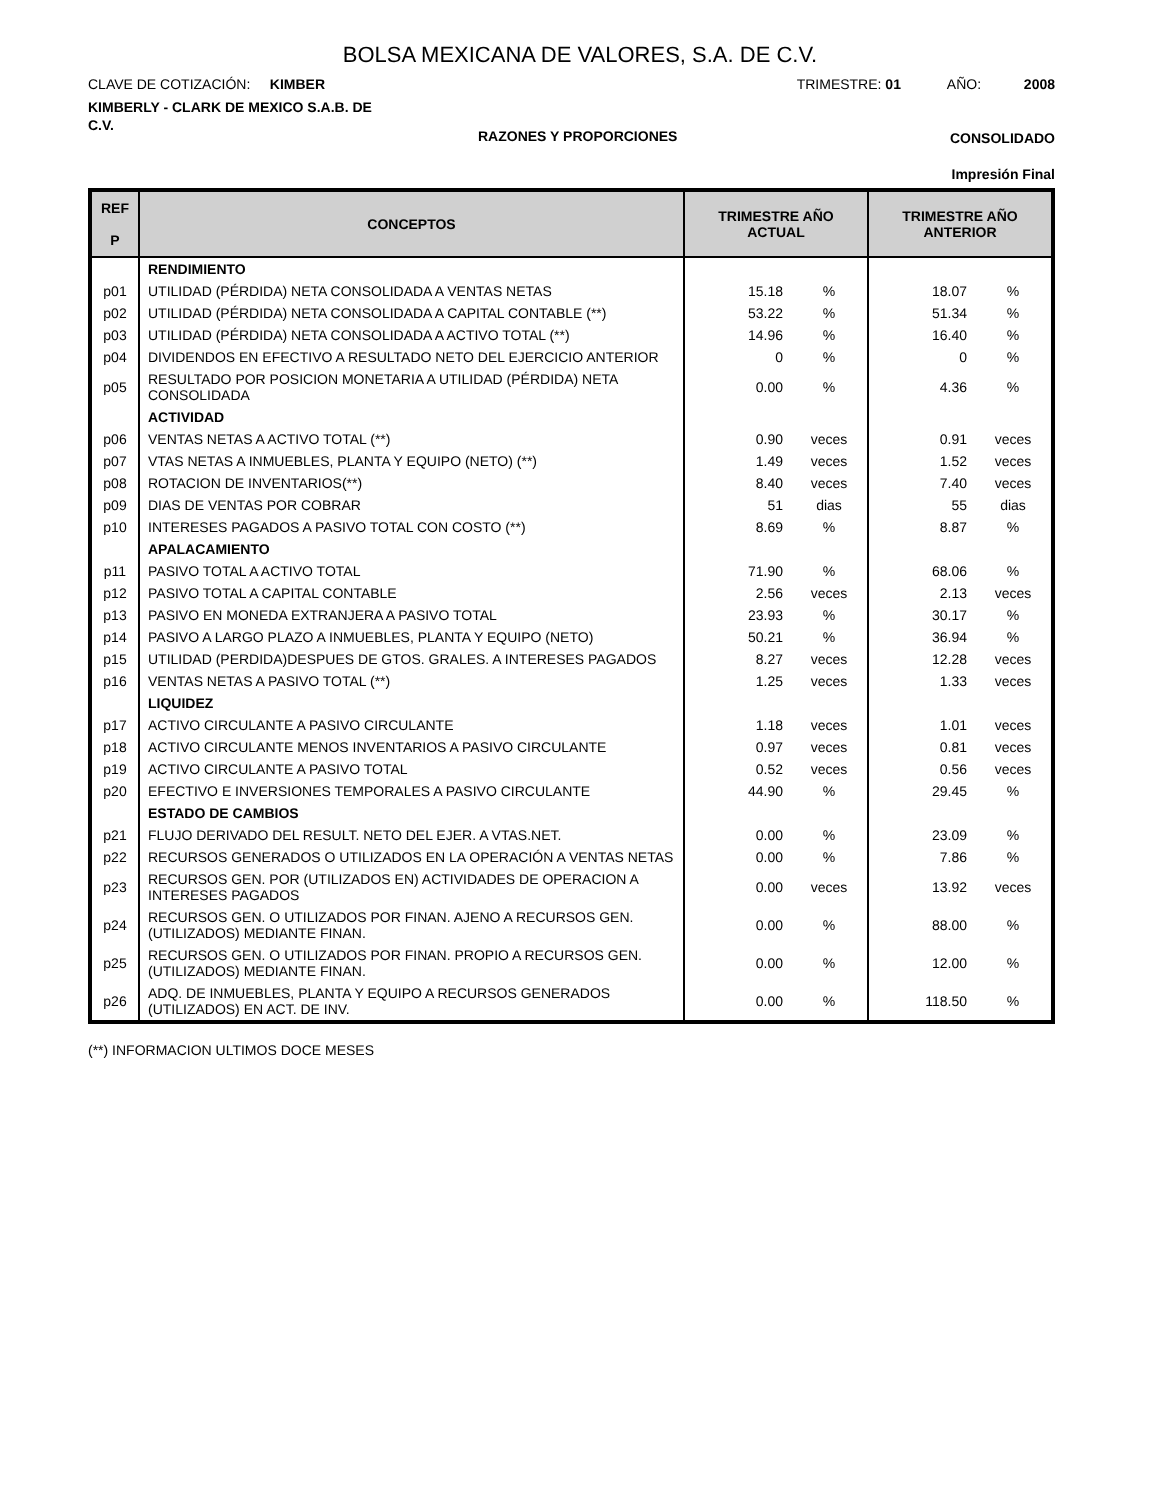BOLSA MEXICANA DE VALORES, S.A. DE C.V.
CLAVE DE COTIZACIÓN: KIMBER
KIMBERLY - CLARK DE MEXICO S.A.B. DE C.V.
TRIMESTRE: 01 AÑO: 2008
RAZONES Y PROPORCIONES CONSOLIDADO
Impresión Final
| REF P | CONCEPTOS | TRIMESTRE AÑO ACTUAL | | TRIMESTRE AÑO ANTERIOR | |
| --- | --- | --- | --- | --- | --- |
| | RENDIMIENTO | | | | |
| p01 | UTILIDAD (PÉRDIDA) NETA CONSOLIDADA A VENTAS NETAS | 15.18 | % | 18.07 | % |
| p02 | UTILIDAD (PÉRDIDA) NETA CONSOLIDADA A CAPITAL CONTABLE (**) | 53.22 | % | 51.34 | % |
| p03 | UTILIDAD (PÉRDIDA) NETA CONSOLIDADA A ACTIVO TOTAL (**) | 14.96 | % | 16.40 | % |
| p04 | DIVIDENDOS EN EFECTIVO A RESULTADO NETO DEL EJERCICIO ANTERIOR | 0 | % | 0 | % |
| p05 | RESULTADO POR POSICION MONETARIA A UTILIDAD (PÉRDIDA) NETA CONSOLIDADA | 0.00 | % | 4.36 | % |
| | ACTIVIDAD | | | | |
| p06 | VENTAS NETAS A ACTIVO TOTAL (**) | 0.90 | veces | 0.91 | veces |
| p07 | VTAS NETAS A INMUEBLES, PLANTA Y EQUIPO (NETO) (**) | 1.49 | veces | 1.52 | veces |
| p08 | ROTACION DE INVENTARIOS(**) | 8.40 | veces | 7.40 | veces |
| p09 | DIAS DE VENTAS POR COBRAR | 51 | dias | 55 | dias |
| p10 | INTERESES PAGADOS A PASIVO TOTAL CON COSTO (**) | 8.69 | % | 8.87 | % |
| | APALACAMIENTO | | | | |
| p11 | PASIVO TOTAL A ACTIVO TOTAL | 71.90 | % | 68.06 | % |
| p12 | PASIVO TOTAL A CAPITAL CONTABLE | 2.56 | veces | 2.13 | veces |
| p13 | PASIVO EN MONEDA EXTRANJERA A PASIVO TOTAL | 23.93 | % | 30.17 | % |
| p14 | PASIVO A LARGO PLAZO A INMUEBLES, PLANTA Y EQUIPO (NETO) | 50.21 | % | 36.94 | % |
| p15 | UTILIDAD (PERDIDA)DESPUES DE GTOS. GRALES. A INTERESES PAGADOS | 8.27 | veces | 12.28 | veces |
| p16 | VENTAS NETAS A PASIVO TOTAL (**) | 1.25 | veces | 1.33 | veces |
| | LIQUIDEZ | | | | |
| p17 | ACTIVO CIRCULANTE A PASIVO CIRCULANTE | 1.18 | veces | 1.01 | veces |
| p18 | ACTIVO CIRCULANTE MENOS INVENTARIOS A PASIVO CIRCULANTE | 0.97 | veces | 0.81 | veces |
| p19 | ACTIVO CIRCULANTE A PASIVO TOTAL | 0.52 | veces | 0.56 | veces |
| p20 | EFECTIVO E INVERSIONES TEMPORALES A PASIVO CIRCULANTE | 44.90 | % | 29.45 | % |
| | ESTADO DE CAMBIOS | | | | |
| p21 | FLUJO DERIVADO DEL RESULT. NETO DEL EJER. A VTAS.NET. | 0.00 | % | 23.09 | % |
| p22 | RECURSOS GENERADOS O UTILIZADOS EN LA OPERACIÓN A VENTAS NETAS | 0.00 | % | 7.86 | % |
| p23 | RECURSOS GEN. POR (UTILIZADOS EN) ACTIVIDADES DE OPERACION A INTERESES PAGADOS | 0.00 | veces | 13.92 | veces |
| p24 | RECURSOS GEN. O UTILIZADOS POR FINAN. AJENO A RECURSOS GEN. (UTILIZADOS) MEDIANTE FINAN. | 0.00 | % | 88.00 | % |
| p25 | RECURSOS GEN. O UTILIZADOS POR FINAN. PROPIO A RECURSOS GEN. (UTILIZADOS) MEDIANTE FINAN. | 0.00 | % | 12.00 | % |
| p26 | ADQ. DE INMUEBLES, PLANTA Y EQUIPO A RECURSOS GENERADOS (UTILIZADOS) EN ACT. DE INV. | 0.00 | % | 118.50 | % |
(**) INFORMACION ULTIMOS DOCE MESES